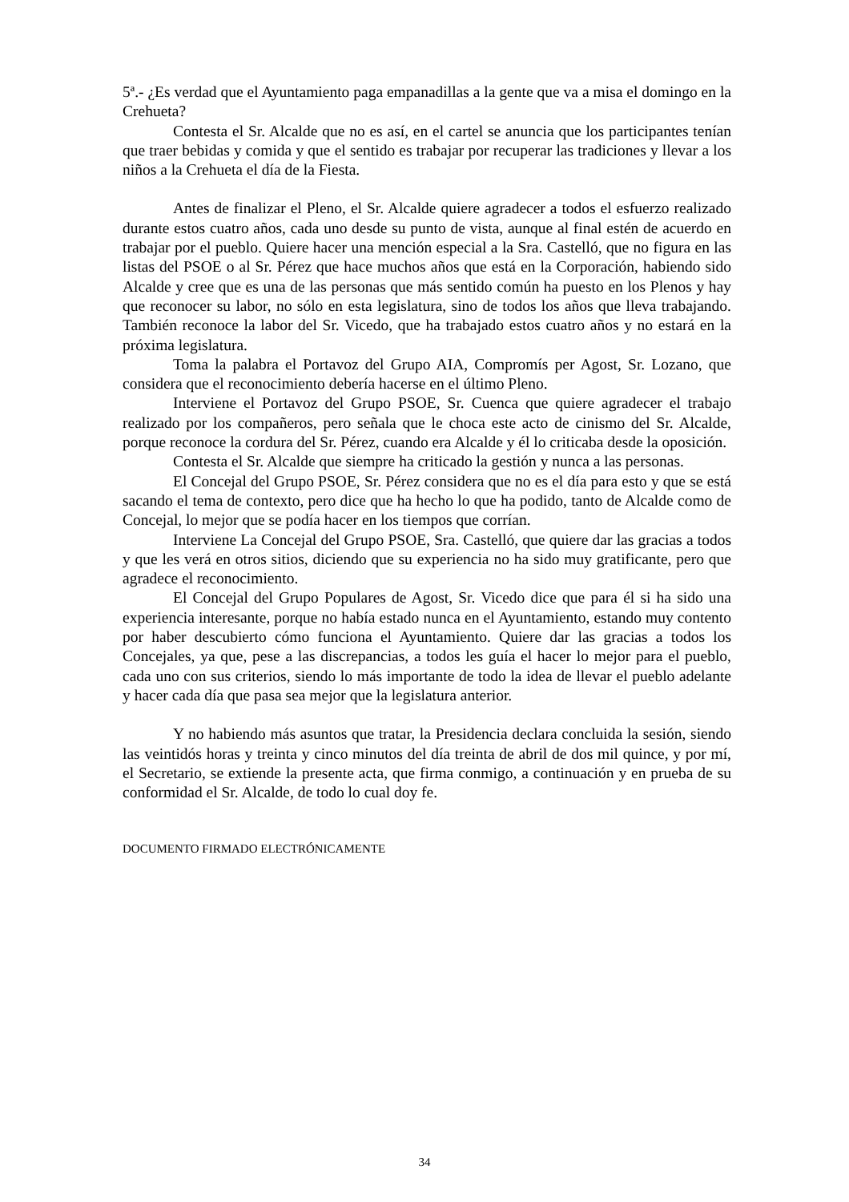5ª.- ¿Es verdad que el Ayuntamiento paga empanadillas a la gente que va a misa el domingo en la Crehueta?
Contesta el Sr. Alcalde que no es así, en el cartel se anuncia que los participantes tenían que traer bebidas y comida y que el sentido es trabajar por recuperar las tradiciones y llevar a los niños a la Crehueta el día de la Fiesta.
Antes de finalizar el Pleno, el Sr. Alcalde quiere agradecer a todos el esfuerzo realizado durante estos cuatro años, cada uno desde su punto de vista, aunque al final estén de acuerdo en trabajar por el pueblo. Quiere hacer una mención especial a la Sra. Castelló, que no figura en las listas del PSOE o al Sr. Pérez que hace muchos años que está en la Corporación, habiendo sido Alcalde y cree que es una de las personas que más sentido común ha puesto en los Plenos y hay que reconocer su labor, no sólo en esta legislatura, sino de todos los años que lleva trabajando. También reconoce la labor del Sr. Vicedo, que ha trabajado estos cuatro años y no estará en la próxima legislatura.
Toma la palabra el Portavoz del Grupo AIA, Compromís per Agost, Sr. Lozano, que considera que el reconocimiento debería hacerse en el último Pleno.
Interviene el Portavoz del Grupo PSOE, Sr. Cuenca que quiere agradecer el trabajo realizado por los compañeros, pero señala que le choca este acto de cinismo del Sr. Alcalde, porque reconoce la cordura del Sr. Pérez, cuando era Alcalde y él lo criticaba desde la oposición.
Contesta el Sr. Alcalde que siempre ha criticado la gestión y nunca a las personas.
El Concejal del Grupo PSOE, Sr. Pérez considera que no es el día para esto y que se está sacando el tema de contexto, pero dice que ha hecho lo que ha podido, tanto de Alcalde como de Concejal, lo mejor que se podía hacer en los tiempos que corrían.
Interviene La Concejal del Grupo PSOE, Sra. Castelló, que quiere dar las gracias a todos y que les verá en otros sitios, diciendo que su experiencia no ha sido muy gratificante, pero que agradece el reconocimiento.
El Concejal del Grupo Populares de Agost, Sr. Vicedo dice que para él si ha sido una experiencia interesante, porque no había estado nunca en el Ayuntamiento, estando muy contento por haber descubierto cómo funciona el Ayuntamiento. Quiere dar las gracias a todos los Concejales, ya que, pese a las discrepancias, a todos les guía el hacer lo mejor para el pueblo, cada uno con sus criterios, siendo lo más importante de todo la idea de llevar el pueblo adelante y hacer cada día que pasa sea mejor que la legislatura anterior.
Y no habiendo más asuntos que tratar, la Presidencia declara concluida la sesión, siendo las veintidós horas y treinta y cinco minutos del día treinta de abril de dos mil quince, y por mí, el Secretario, se extiende la presente acta, que firma conmigo, a continuación y en prueba de su conformidad el Sr. Alcalde, de todo lo cual doy fe.
DOCUMENTO FIRMADO ELECTRÓNICAMENTE
34